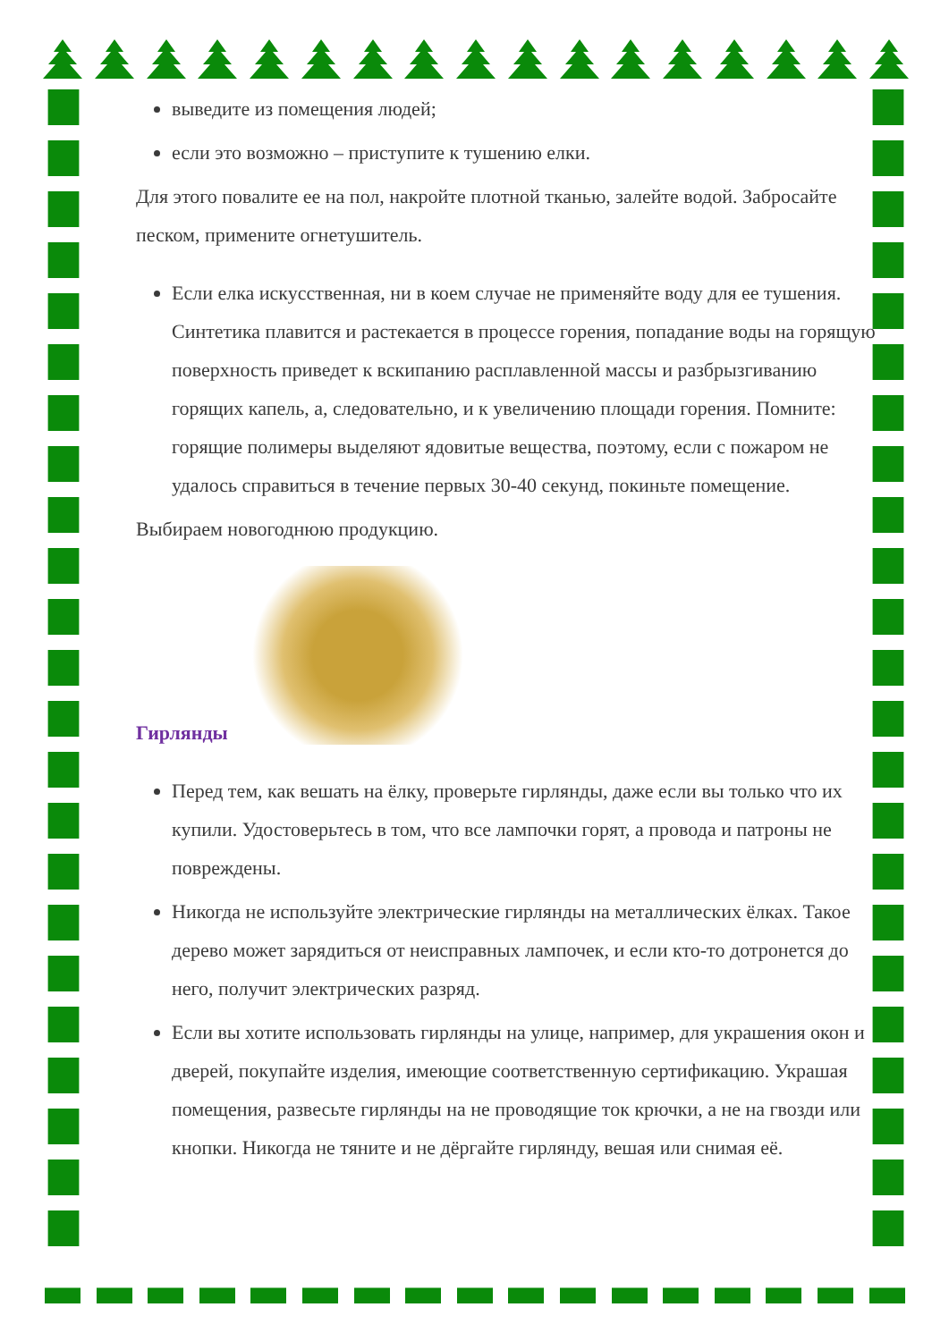выведите из помещения людей;
если это возможно – приступите к тушению елки.
Для этого повалите ее на пол, накройте плотной тканью, залейте водой. Забросайте песком, примените огнетушитель.
Если елка искусственная, ни в коем случае не применяйте воду для ее тушения. Синтетика плавится и растекается в процессе горения, попадание воды на горящую поверхность приведет к вскипанию расплавленной массы и разбрызгиванию горящих капель, а, следовательно, и к увеличению площади горения. Помните: горящие полимеры выделяют ядовитые вещества, поэтому, если с пожаром не удалось справиться в течение первых 30-40 секунд, покиньте помещение.
Выбираем новогоднюю продукцию.
Гирлянды
Перед тем, как вешать на ёлку, проверьте гирлянды, даже если вы только что их купили. Удостоверьтесь в том, что все лампочки горят, а провода и патроны не повреждены.
Никогда не используйте электрические гирлянды на металлических ёлках. Такое дерево может зарядиться от неисправных лампочек, и если кто-то дотронется до него, получит электрических разряд.
Если вы хотите использовать гирлянды на улице, например, для украшения окон и дверей, покупайте изделия, имеющие соответственную сертификацию. Украшая помещения, развесьте гирлянды на не проводящие ток крючки, а не на гвозди или кнопки. Никогда не тяните и не дёргайте гирлянду, вешая или снимая её.